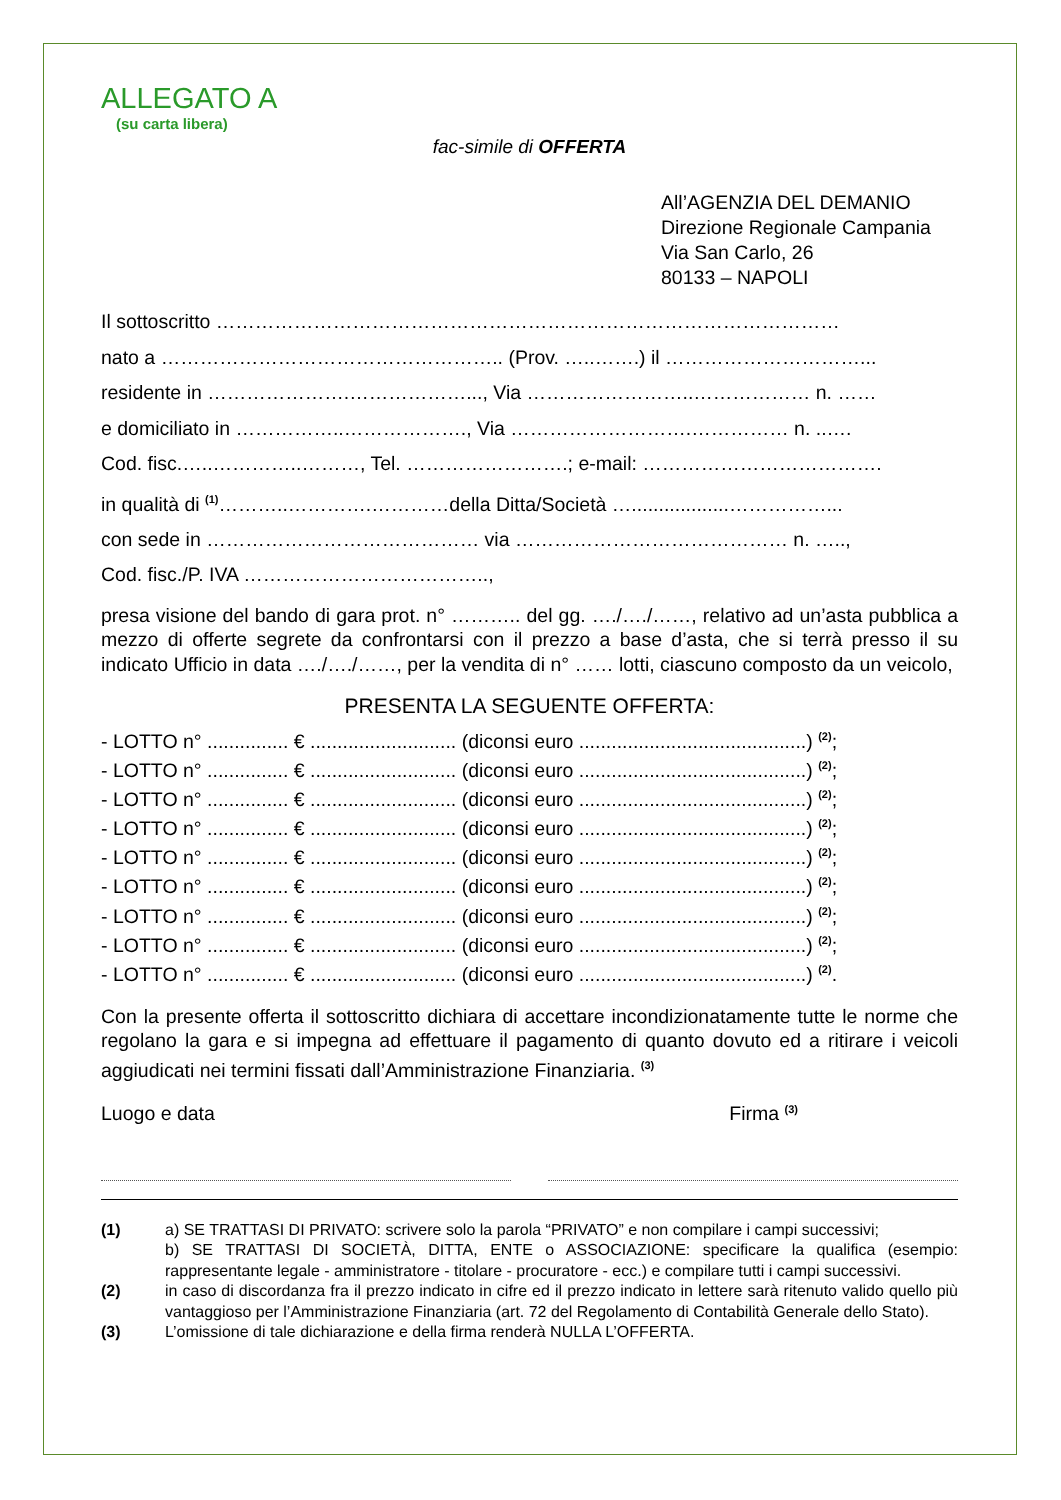ALLEGATO A
(su carta libera)
fac-simile di OFFERTA
All’AGENZIA DEL DEMANIO
Direzione Regionale Campania
Via San Carlo, 26
80133 – NAPOLI
Il sottoscritto ……………………………………………………………………………………
nato a …………………………………………….. (Prov. …..…….) il …………………………...
residente in ………………….………………..., Via ……………………..……………… n. ……
e domiciliato in ……………..………………., Via ……………………….…………… n. ..….
Cod. fisc.…..…………..………, Tel. …………………….; e-mail: ……………………………….
in qualità di <sup>(1)</sup>………..………….…………della Ditta/Società …..................……………...
con sede in …………………………………… via …………………………………… n. …..,
Cod. fisc./P. IVA ………………………………..,
presa visione del bando di gara prot. n° ……….. del gg. …./…./……, relativo ad un’asta pubblica a mezzo di offerte segrete da confrontarsi con il prezzo a base d’asta, che si terrà presso il su indicato Ufficio in data …./…./……, per la vendita di n° …… lotti, ciascuno composto da un veicolo,
PRESENTA LA SEGUENTE OFFERTA:
- LOTTO n° ............... € ........................... (diconsi euro ..........................................) <sup>(2)</sup>;
- LOTTO n° ............... € ........................... (diconsi euro ..........................................) <sup>(2)</sup>;
- LOTTO n° ............... € ........................... (diconsi euro ..........................................) <sup>(2)</sup>;
- LOTTO n° ............... € ........................... (diconsi euro ..........................................) <sup>(2)</sup>;
- LOTTO n° ............... € ........................... (diconsi euro ..........................................) <sup>(2)</sup>;
- LOTTO n° ............... € ........................... (diconsi euro ..........................................) <sup>(2)</sup>;
- LOTTO n° ............... € ........................... (diconsi euro ..........................................) <sup>(2)</sup>;
- LOTTO n° ............... € ........................... (diconsi euro ..........................................) <sup>(2)</sup>;
- LOTTO n° ............... € ........................... (diconsi euro ..........................................) <sup>(2)</sup>.
Con la presente offerta il sottoscritto dichiara di accettare incondizionatamente tutte le norme che regolano la gara e si impegna ad effettuare il pagamento di quanto dovuto ed a ritirare i veicoli aggiudicati nei termini fissati dall’Amministrazione Finanziaria. <sup>(3)</sup>
Luogo e data Firma <sup>(3)</sup>
(1) a) SE TRATTASI DI PRIVATO: scrivere solo la parola “PRIVATO” e non compilare i campi successivi;
b) SE TRATTASI DI SOCIETÀ, DITTA, ENTE o ASSOCIAZIONE: specificare la qualifica (esempio: rappresentante legale - amministratore - titolare - procuratore - ecc.) e compilare tutti i campi successivi.
(2) in caso di discordanza fra il prezzo indicato in cifre ed il prezzo indicato in lettere sarà ritenuto valido quello più vantaggioso per l’Amministrazione Finanziaria (art. 72 del Regolamento di Contabilità Generale dello Stato).
(3) L’omissione di tale dichiarazione e della firma renderà NULLA L’OFFERTA.